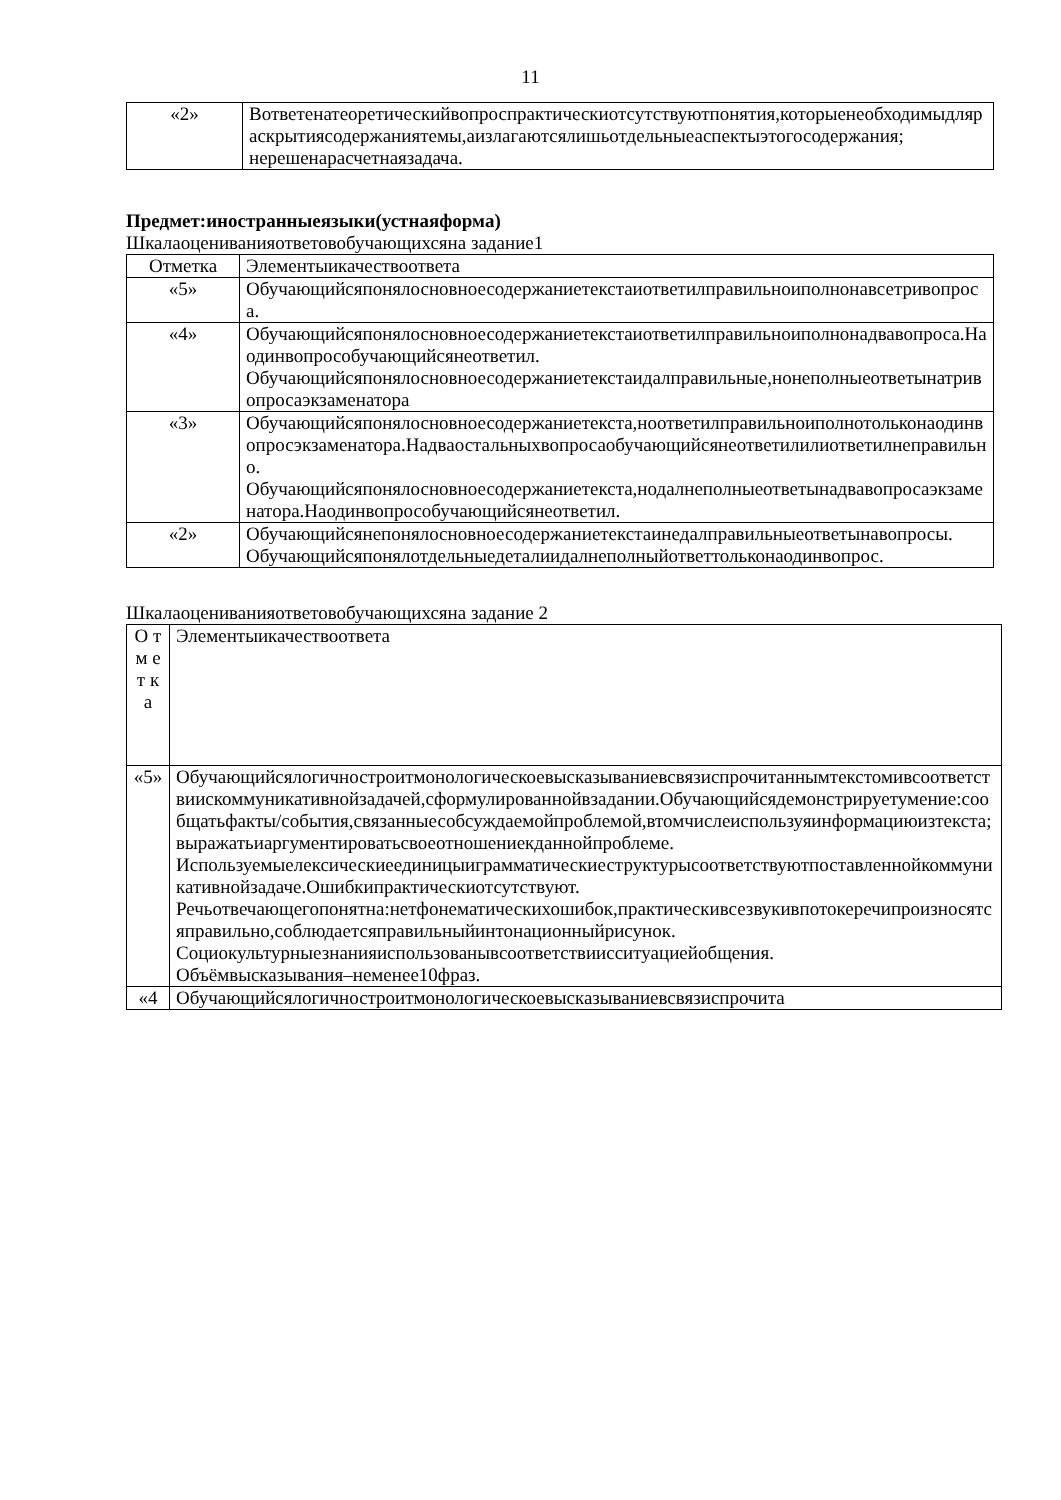11
| «2» | Вответенатеоретическийвопроспрактическиотсутствуютпонятия,которыенеобходимыдляраскрытиясодержаниятемы,аизлагаютсялишьотдельныеаспектыэтогосодержания; нерешенарасчетнаязадача. |
Предмет:иностранныеязыки(устнаяформа)
Шкалаоцениванияответовобучающихсяна задание1
| Отметка | Элементыикачествоответа |
| «5» | Обучающийсяпонялосновноесодержаниетекстаиответилправильноиполнонавсетривопроса. |
| «4» | Обучающийсяпонялосновноесодержаниетекстаиответилправильноиполнонадвавопроса.Наодинвопрособучающийсянеответил. Обучающийсяпонялосновноесодержаниетекстаидалправильные,нонеполныеответынатривопросаэкзаменатора |
| «3» | Обучающийсяпонялосновноесодержаниетекста,ноответилправильноиполнотольконаодинвопросэкзаменатора.Надваостальныхвопросаобучающийсянеответилилиответилнеправильно. Обучающийсяпонялосновноесодержаниетекста,нодалнеполныеответынадвавопросаэкзаменатора.Наодинвопрособучающийсянеответил. |
| «2» | Обучающийсянепонялосновноесодержаниетекстаинедалправильныеответынавопросы. Обучающийсяпонялотдельныедеталиидалнеполныйответтольконаодинвопрос. |
Шкалаоцениванияответовобучающихсяна задание 2
| О т м ет ка | Элементыикачествоответа |
| «5» | Обучающийсялогичностроитмонологическоевысказываниевсвязиспрочитаннымтекстомивсоответствиискоммуникативнойзадачей,сформулированнойвзадании.Обучающийсядемонстрируетумение:сообщатьфакты/события,связанныесобсуждаемойпроблемой,втомчислеиспользуяинформациюизтекста;выражатьиаргументироватьсвоеотношениекданнойпроблеме. Используемыелексическиеединицыиграмматическиеструктурысоответствуютпоставленнойкоммуникативнойзадаче.Ошибкипрактическиотсутствуют. Речьотвечающегопонятна:нетфонематическихошибок,практическивсезвукивпотокеречипроизносятсяправильно,соблюдаетсяправильныйинтонационныйрисунок. Социокультурныезнанияиспользованывсоответствиисситуациейобщения. Объёмвысказывания–неменее10фраз. |
| «4 | Обучающийсялогичностроитмонологическоевысказываниевсвязиспрочита |